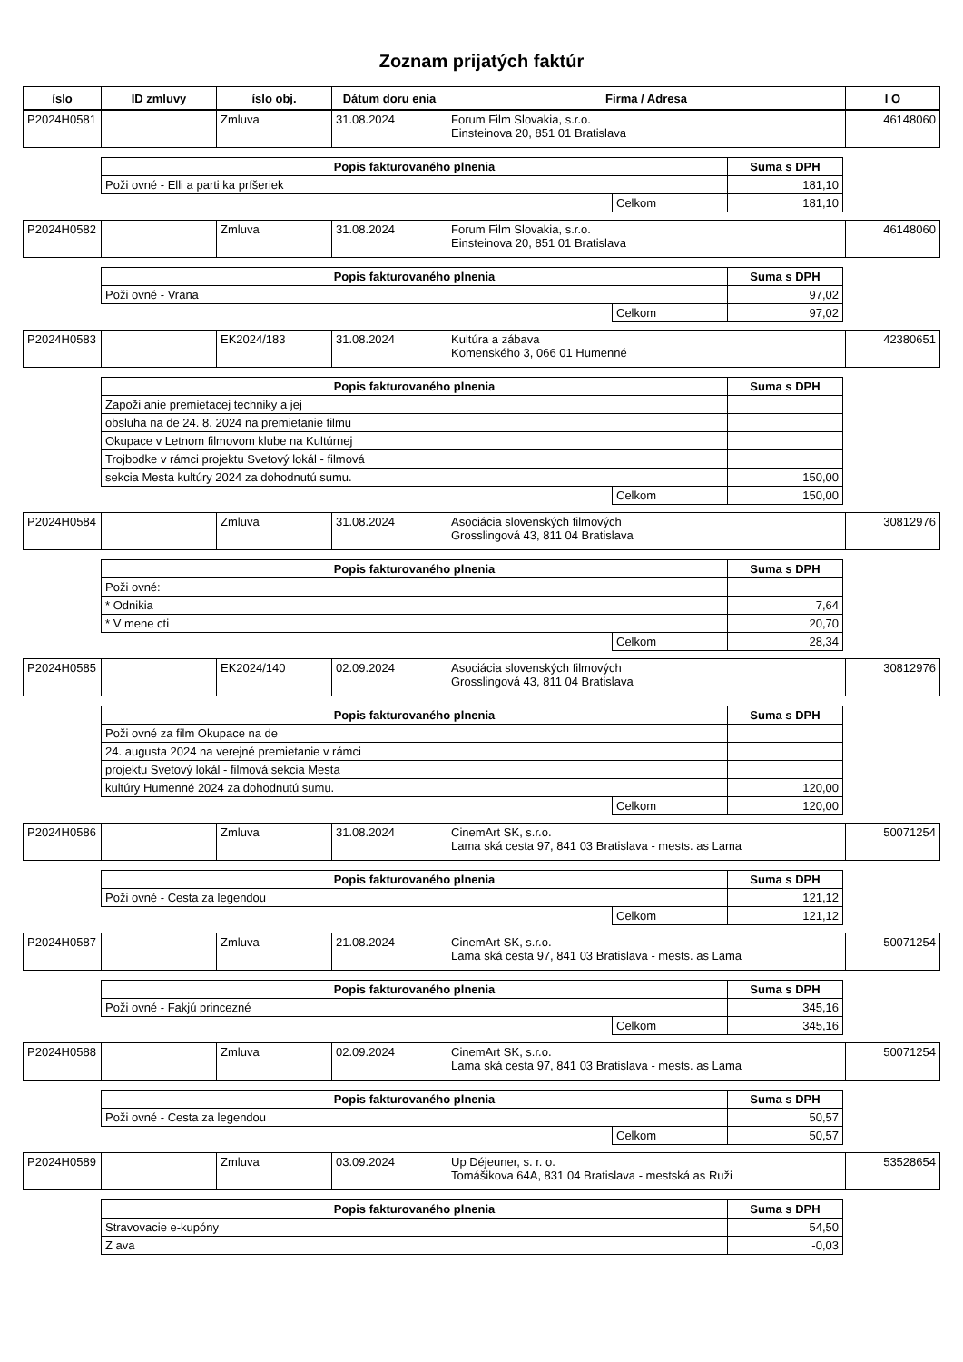Zoznam prijatých faktúr
| íslo | ID zmluvy | íslo obj. | Dátum doru enia | Firma / Adresa | I O |
| --- | --- | --- | --- | --- | --- |
| P2024H0581 | | Zmluva | 31.08.2024 | Forum Film Slovakia, s.r.o. Einsteinova 20, 851 01 Bratislava | 46148060 |
| Popis fakturovaného plnenia | | Suma s DPH |
| --- | --- | --- |
| Poži ovné - Elli a parti ka príšeriek | | 181,10 |
| | Celkom | 181,10 |
| P2024H0582 | | Zmluva | 31.08.2024 | Forum Film Slovakia, s.r.o. Einsteinova 20, 851 01 Bratislava | 46148060 |
| Popis fakturovaného plnenia | | Suma s DPH |
| --- | --- | --- |
| Poži ovné - Vrana | | 97,02 |
| | Celkom | 97,02 |
| P2024H0583 | | EK2024/183 | 31.08.2024 | Kultúra a zábava Komenského 3, 066 01 Humenné | 42380651 |
| Popis fakturovaného plnenia | | Suma s DPH |
| --- | --- | --- |
| Zapoži anie premietacej techniky a jej | | |
| obsluha na de 24. 8. 2024 na premietanie filmu | | |
| Okupace v Letnom filmovom klube na Kultúrnej | | |
| Trojbodke v rámci projektu Svetový lokál - filmová | | |
| sekcia Mesta kultúry 2024 za dohodnutú sumu. | | 150,00 |
| | Celkom | 150,00 |
| P2024H0584 | | Zmluva | 31.08.2024 | Asociácia slovenských filmových Grosslingová 43, 811 04 Bratislava | 30812976 |
| Popis fakturovaného plnenia | | Suma s DPH |
| --- | --- | --- |
| Poži ovné: | | |
| * Odnikia | | 7,64 |
| * V mene cti | | 20,70 |
| | Celkom | 28,34 |
| P2024H0585 | | EK2024/140 | 02.09.2024 | Asociácia slovenských filmových Grosslingová 43, 811 04 Bratislava | 30812976 |
| Popis fakturovaného plnenia | | Suma s DPH |
| --- | --- | --- |
| Poži ovné za film Okupace na de | | |
| 24. augusta 2024 na verejné premietanie v rámci | | |
| projektu Svetový lokál - filmová sekcia Mesta | | |
| kultúry Humenné 2024 za dohodnutú sumu. | | 120,00 |
| | Celkom | 120,00 |
| P2024H0586 | | Zmluva | 31.08.2024 | CinemArt SK, s.r.o. Lama ská cesta 97, 841 03 Bratislava - mests. as Lama | 50071254 |
| Popis fakturovaného plnenia | | Suma s DPH |
| --- | --- | --- |
| Poži ovné - Cesta za legendou | | 121,12 |
| | Celkom | 121,12 |
| P2024H0587 | | Zmluva | 21.08.2024 | CinemArt SK, s.r.o. Lama ská cesta 97, 841 03 Bratislava - mests. as Lama | 50071254 |
| Popis fakturovaného plnenia | | Suma s DPH |
| --- | --- | --- |
| Poži ovné - Fakjú princezné | | 345,16 |
| | Celkom | 345,16 |
| P2024H0588 | | Zmluva | 02.09.2024 | CinemArt SK, s.r.o. Lama ská cesta 97, 841 03 Bratislava - mests. as Lama | 50071254 |
| Popis fakturovaného plnenia | | Suma s DPH |
| --- | --- | --- |
| Poži ovné - Cesta za legendou | | 50,57 |
| | Celkom | 50,57 |
| P2024H0589 | | Zmluva | 03.09.2024 | Up Déjeuner, s. r. o. Tomášikova 64A, 831 04 Bratislava - mestská as Ruži | 53528654 |
| Popis fakturovaného plnenia | Suma s DPH |
| --- | --- |
| Stravovacie e-kupóny | 54,50 |
| Z ava | -0,03 |